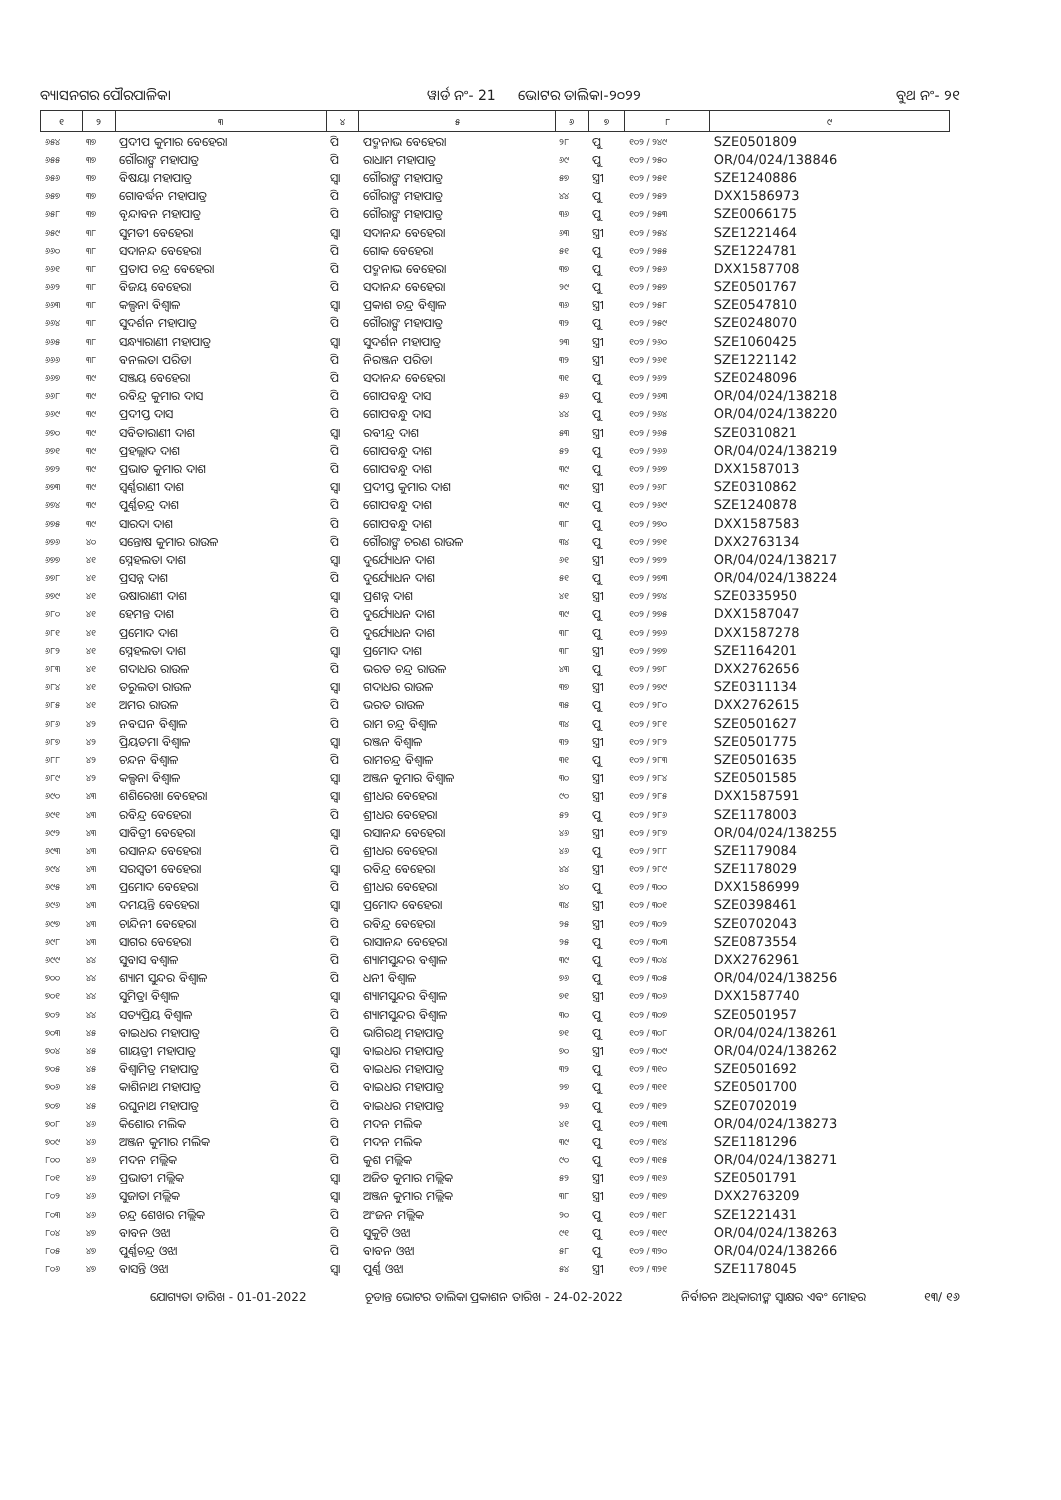ବ୍ୟାସନଗର ପୌରପାଳିକା ୱାର୍ଡ ନଂ- 21 ଭୋଟର ତାଲିକା-୨୦୨୨ ବୁଥ ନଂ- ୨୧
| ୧ | ୨ | ୩ | ୪ | ୫ | ୬ | ୭ | ୮ | ୯ |
| --- | --- | --- | --- | --- | --- | --- | --- | --- |
| ୬୫୪ | ୩୭ | ପ୍ରଦୀପ କୁମାର ବେହେରା | ପି | ପଦ୍ମନାଭ ବେହେରା | ୨୮ | ପୁ | ୧୦୨ / ୨୪୯ | SZE0501809 |
| ୬୫୫ | ୩୭ | ଗୌରାଙ୍ଗ ମହାପାତ୍ର | ପି | ରାଧାମ ମହାପାତ୍ର | ୬୯ | ପୁ | ୧୦୨ / ୨୫୦ | OR/04/024/138846 |
| ୬୫୬ | ୩୭ | ବିଷୟା ମହାପାତ୍ର | ସ୍ୱା | ଗୌରାଙ୍ଗ ମହାପାତ୍ର | ୫୭ | ସ୍ତ୍ରୀ | ୧୦୨ / ୨୫୧ | SZE1240886 |
| ୬୫୭ | ୩୭ | ଗୋବର୍ଦ୍ଧନ ମହାପାତ୍ର | ପି | ଗୌରାଙ୍ଗ ମହାପାତ୍ର | ୪୪ | ପୁ | ୧୦୨ / ୨୫୨ | DXX1586973 |
| ୬୫୮ | ୩୭ | ବୃନ୍ଦାବନ ମହାପାତ୍ର | ପି | ଗୌରାଙ୍ଗ ମହାପାତ୍ର | ୩୬ | ପୁ | ୧୦୨ / ୨୫୩ | SZE0066175 |
| ୬୫୯ | ୩୮ | ସୁମତୀ ବେହେରା | ସ୍ୱା | ସଦାନନ୍ଦ ବେହେରା | ୬୩ | ସ୍ତ୍ରୀ | ୧୦୨ / ୨୫୪ | SZE1221464 |
| ୬୬୦ | ୩୮ | ସଦାନନ୍ଦ ବେହେରା | ପି | ଗୋକ ବେହେରା | ୫୧ | ପୁ | ୧୦୨ / ୨୫୫ | SZE1224781 |
| ୬୬୧ | ୩୮ | ପ୍ରତାପ ଚନ୍ଦ୍ର ବେହେରା | ପି | ପଦ୍ମନାଭ ବେହେରା | ୩୭ | ପୁ | ୧୦୨ / ୨୫୬ | DXX1587708 |
| ୬୬୨ | ୩୮ | ବିଜୟ ବେହେରା | ପି | ସଦାନନ୍ଦ ବେହେରା | ୨୯ | ପୁ | ୧୦୨ / ୨୫୭ | SZE0501767 |
| ୬୬୩ | ୩୮ | କଲ୍ପନା ବିଶ୍ୱାଳ | ସ୍ୱା | ପ୍ରକାଶ ଚନ୍ଦ୍ର ବିଶ୍ୱାଳ | ୩୬ | ସ୍ତ୍ରୀ | ୧୦୨ / ୨୫୮ | SZE0547810 |
| ୬୬୪ | ୩୮ | ସୁଦର୍ଶନ ମହାପାତ୍ର | ପି | ଗୌରାଙ୍ଗ ମହାପାତ୍ର | ୩୨ | ପୁ | ୧୦୨ / ୨୫୯ | SZE0248070 |
| ୬୬୫ | ୩୮ | ସନ୍ଧ୍ୟାରାଣୀ ମହାପାତ୍ର | ସ୍ୱା | ସୁଦର୍ଶନ ମହାପାତ୍ର | ୨୩ | ସ୍ତ୍ରୀ | ୧୦୨ / ୨୬୦ | SZE1060425 |
| ୬୬୬ | ୩୮ | ବନଲତା ପରିଡା | ପି | ନିରଞ୍ଜନ ପରିଡା | ୩୨ | ସ୍ତ୍ରୀ | ୧୦୨ / ୨୬୧ | SZE1221142 |
| ୬୬୭ | ୩୯ | ସଞ୍ଜୟ ବେହେରା | ପି | ସଦାନନ୍ଦ ବେହେରା | ୩୧ | ପୁ | ୧୦୨ / ୨୬୨ | SZE0248096 |
| ୬୬୮ | ୩୯ | ରବିନ୍ଦ୍ର କୁମାର ଦାସ | ପି | ଗୋପବନ୍ଧୁ ଦାସ | ୫୬ | ପୁ | ୧୦୨ / ୨୬୩ | OR/04/024/138218 |
| ୬୬୯ | ୩୯ | ପ୍ରଦୀପ୍ତ ଦାସ | ପି | ଗୋପବନ୍ଧୁ ଦାସ | ୪୪ | ପୁ | ୧୦୨ / ୨୬୪ | OR/04/024/138220 |
| ୬୭୦ | ୩୯ | ସବିତାରାଣୀ ଦାଶ | ସ୍ୱା | ରବୀନ୍ଦ୍ର ଦାଶ | ୫୩ | ସ୍ତ୍ରୀ | ୧୦୨ / ୨୬୫ | SZE0310821 |
| ୬୭୧ | ୩୯ | ପ୍ରହଲ୍ଲାଦ ଦାଶ | ପି | ଗୋପବନ୍ଧୁ ଦାଶ | ୫୨ | ପୁ | ୧୦୨ / ୨୬୬ | OR/04/024/138219 |
| ୬୭୨ | ୩୯ | ପ୍ରଭାତ କୁମାର ଦାଶ | ପି | ଗୋପବନ୍ଧୁ ଦାଶ | ୩୯ | ପୁ | ୧୦୨ / ୨୬୭ | DXX1587013 |
| ୬୭୩ | ୩୯ | ସ୍ୱର୍ଣ୍ଣରାଣୀ ଦାଶ | ସ୍ୱା | ପ୍ରଦୀପ୍ତ କୁମାର ଦାଶ | ୩୯ | ସ୍ତ୍ରୀ | ୧୦୨ / ୨୬୮ | SZE0310862 |
| ୬୭୪ | ୩୯ | ପୁର୍ଣ୍ଣଚନ୍ଦ୍ର ଦାଶ | ପି | ଗୋପବନ୍ଧୁ ଦାଶ | ୩୯ | ପୁ | ୧୦୨ / ୨୬୯ | SZE1240878 |
| ୬୭୫ | ୩୯ | ସାରଦା ଦାଶ | ପି | ଗୋପବନ୍ଧୁ ଦାଶ | ୩୮ | ପୁ | ୧୦୨ / ୨୭୦ | DXX1587583 |
| ୬୭୬ | ୪୦ | ସନ୍ତୋଷ କୁମାର ରାଉଳ | ପି | ଗୌରାଙ୍ଗ ଚରଣ ରାଉଳ | ୩୪ | ପୁ | ୧୦୨ / ୨୭୧ | DXX2763134 |
| ୬୭୭ | ୪୧ | ସ୍ନେହଲତା ଦାଶ | ସ୍ୱା | ଦୁର୍ଯ୍ୟୋଧନ ଦାଶ | ୬୧ | ସ୍ତ୍ରୀ | ୧୦୨ / ୨୭୨ | OR/04/024/138217 |
| ୬୭୮ | ୪୧ | ପ୍ରସନ୍ନ ଦାଶ | ପି | ଦୁର୍ଯ୍ୟୋଧନ ଦାଶ | ୫୧ | ପୁ | ୧୦୨ / ୨୭୩ | OR/04/024/138224 |
| ୬୭୯ | ୪୧ | ଉଷାରାଣୀ ଦାଶ | ସ୍ୱା | ପ୍ରଶନ୍ନ ଦାଶ | ୪୧ | ସ୍ତ୍ରୀ | ୧୦୨ / ୨୭୪ | SZE0335950 |
| ୬୮୦ | ୪୧ | ହେମନ୍ତ ଦାଶ | ପି | ଦୁର୍ଯ୍ୟୋଧନ ଦାଶ | ୩୯ | ପୁ | ୧୦୨ / ୨୭୫ | DXX1587047 |
| ୬୮୧ | ୪୧ | ପ୍ରମୋଦ ଦାଶ | ପି | ଦୁର୍ଯ୍ୟୋଧନ ଦାଶ | ୩୮ | ପୁ | ୧୦୨ / ୨୭୬ | DXX1587278 |
| ୬୮୨ | ୪୧ | ସ୍ନେହଲତା ଦାଶ | ସ୍ୱା | ପ୍ରମୋଦ ଦାଶ | ୩୮ | ସ୍ତ୍ରୀ | ୧୦୨ / ୨୭୭ | SZE1164201 |
| ୬୮୩ | ୪୧ | ଗଦାଧର ରାଉଳ | ପି | ଭରତ ଚନ୍ଦ୍ର ରାଉଳ | ୪୩ | ପୁ | ୧୦୨ / ୨୭୮ | DXX2762656 |
| ୬୮୪ | ୪୧ | ତରୁଲତା ରାଉଳ | ସ୍ୱା | ଗଦାଧର ରାଉଳ | ୩୭ | ସ୍ତ୍ରୀ | ୧୦୨ / ୨୭୯ | SZE0311134 |
| ୬୮୫ | ୪୧ | ଅମର ରାଉଳ | ପି | ଭରତ ରାଉଳ | ୩୫ | ପୁ | ୧୦୨ / ୨୮୦ | DXX2762615 |
| ୬୮୬ | ୪୨ | ନବଘନ ବିଶ୍ୱାଳ | ପି | ରାମ ଚନ୍ଦ୍ର ବିଶ୍ୱାଳ | ୩୪ | ପୁ | ୧୦୨ / ୨୮୧ | SZE0501627 |
| ୬୮୭ | ୪୨ | ପ୍ରିୟତମା ବିଶ୍ୱାଳ | ସ୍ୱା | ରଞ୍ଜନ ବିଶ୍ୱାଳ | ୩୨ | ସ୍ତ୍ରୀ | ୧୦୨ / ୨୮୨ | SZE0501775 |
| ୬୮୮ | ୪୨ | ଚନ୍ଦନ ବିଶ୍ୱାଳ | ପି | ରାମଚନ୍ଦ୍ର ବିଶ୍ୱାଳ | ୩୧ | ପୁ | ୧୦୨ / ୨୮୩ | SZE0501635 |
| ୬୮୯ | ୪୨ | କଲ୍ପନା ବିଶ୍ୱାଳ | ସ୍ୱା | ଅଞ୍ଜନ କୁମାର ବିଶ୍ୱାଳ | ୩୦ | ସ୍ତ୍ରୀ | ୧୦୨ / ୨୮୪ | SZE0501585 |
| ୬୯୦ | ୪୩ | ଶଶିରେଖା ବେହେରା | ସ୍ୱା | ଶ୍ରୀଧର ବେହେରା | ୯୦ | ସ୍ତ୍ରୀ | ୧୦୨ / ୨୮୫ | DXX1587591 |
| ୬୯୧ | ୪୩ | ରବିନ୍ଦ୍ର ବେହେରା | ପି | ଶ୍ରୀଧର ବେହେରା | ୫୨ | ପୁ | ୧୦୨ / ୨୮୬ | SZE1178003 |
| ୬୯୨ | ୪୩ | ସାବିତ୍ରୀ ବେହେରା | ସ୍ୱା | ରସାନନ୍ଦ ବେହେରା | ୪୬ | ସ୍ତ୍ରୀ | ୧୦୨ / ୨୮୭ | OR/04/024/138255 |
| ୬୯୩ | ୪୩ | ରସାନନ୍ଦ ବେହେରା | ପି | ଶ୍ରୀଧର ବେହେରା | ୪୬ | ପୁ | ୧୦୨ / ୨୮୮ | SZE1179084 |
| ୬୯୪ | ୪୩ | ସରସ୍ୱତୀ ବେହେରା | ସ୍ୱା | ରବିନ୍ଦ୍ର ବେହେରା | ୪୪ | ସ୍ତ୍ରୀ | ୧୦୨ / ୨୮୯ | SZE1178029 |
| ୬୯୫ | ୪୩ | ପ୍ରମୋଦ ବେହେରା | ପି | ଶ୍ରୀଧର ବେହେରା | ୪୦ | ପୁ | ୧୦୨ / ୩୦୦ | DXX1586999 |
| ୬୯୬ | ୪୩ | ଦମୟନ୍ତି ବେହେରା | ସ୍ୱା | ପ୍ରମୋଦ ବେହେରା | ୩୪ | ସ୍ତ୍ରୀ | ୧୦୨ / ୩୦୧ | SZE0398461 |
| ୬୯୭ | ୪୩ | ଚାନ୍ଦିନୀ ବେହେରା | ପି | ରବିନ୍ଦ୍ର ବେହେରା | ୨୫ | ସ୍ତ୍ରୀ | ୧୦୨ / ୩୦୨ | SZE0702043 |
| ୬୯୮ | ୪୩ | ସାଗର ବେହେରା | ପି | ରାସାନନ୍ଦ ବେହେରା | ୨୫ | ପୁ | ୧୦୨ / ୩୦୩ | SZE0873554 |
| ୬୯୯ | ୪୪ | ସୁବାସ ବଶ୍ୱାଳ | ପି | ଶ୍ୟାମସୁନ୍ଦର ବଶ୍ୱାଳ | ୩୯ | ପୁ | ୧୦୨ / ୩୦୪ | DXX2762961 |
| ୭୦୦ | ୪୪ | ଶ୍ୟାମ ସୁନ୍ଦର ବିଶ୍ୱାଳ | ପି | ଧନୀ ବିଶ୍ୱାଳ | ୭୬ | ପୁ | ୧୦୨ / ୩୦୫ | OR/04/024/138256 |
| ୭୦୧ | ୪୪ | ସୁମିତ୍ରା ବିଶ୍ୱାଳ | ସ୍ୱା | ଶ୍ୟାମସୁନ୍ଦର ବିଶ୍ୱାଳ | ୭୧ | ସ୍ତ୍ରୀ | ୧୦୨ / ୩୦୬ | DXX1587740 |
| ୭୦୨ | ୪୪ | ସତ୍ୟପ୍ରିୟ ବିଶ୍ୱାଳ | ପି | ଶ୍ୟାମସୁନ୍ଦର ବିଶ୍ୱାଳ | ୩୦ | ପୁ | ୧୦୨ / ୩୦୭ | SZE0501957 |
| ୭୦୩ | ୪୫ | ବାଇଧର ମହାପାତ୍ର | ପି | ଭାଗିରଥି ମହାପାତ୍ର | ୭୧ | ପୁ | ୧୦୨ / ୩୦୮ | OR/04/024/138261 |
| ୭୦୪ | ୪୫ | ଗାୟତ୍ରୀ ମହାପାତ୍ର | ସ୍ୱା | ବାଇଧର ମହାପାତ୍ର | ୭୦ | ସ୍ତ୍ରୀ | ୧୦୨ / ୩୦୯ | OR/04/024/138262 |
| ୭୦୫ | ୪୫ | ବିଶ୍ୱାମିତ୍ର ମହାପାତ୍ର | ପି | ବାଇଧର ମହାପାତ୍ର | ୩୨ | ପୁ | ୧୦୨ / ୩୧୦ | SZE0501692 |
| ୭୦୬ | ୪୫ | କାଶିନାଥ ମହାପାତ୍ର | ପି | ବାଇଧର ମହାପାତ୍ର | ୨୭ | ପୁ | ୧୦୨ / ୩୧୧ | SZE0501700 |
| ୭୦୭ | ୪୫ | ରଘୁନାଥ ମହାପାତ୍ର | ପି | ବାଇଧର ମହାପାତ୍ର | ୨୬ | ପୁ | ୧୦୨ / ୩୧୨ | SZE0702019 |
| ୭୦୮ | ୪୬ | କିଶୋର ମଲିକ | ପି | ମଦନ ମଲିକ | ୪୧ | ପୁ | ୧୦୨ / ୩୧୩ | OR/04/024/138273 |
| ୭୦୯ | ୪୬ | ଅଞ୍ଜନ କୁମାର ମଲିକ | ପି | ମଦନ ମଲିକ | ୩୯ | ପୁ | ୧୦୨ / ୩୧୪ | SZE1181296 |
| ୮୦୦ | ୪୬ | ମଦନ ମଲ୍ଲିକ | ପି | କୁଶ ମଲ୍ଲିକ | ୯୦ | ପୁ | ୧୦୨ / ୩୧୫ | OR/04/024/138271 |
| ୮୦୧ | ୪୬ | ପ୍ରଭାତୀ ମଲ୍ଲିକ | ସ୍ୱା | ଅଜିତ କୁମାର ମଲ୍ଲିକ | ୫୨ | ସ୍ତ୍ରୀ | ୧୦୨ / ୩୧୬ | SZE0501791 |
| ୮୦୨ | ୪୬ | ସୁଜାତା ମଲ୍ଲିକ | ସ୍ୱା | ଅଞ୍ଜନ କୁମାର ମଲ୍ଲିକ | ୩୮ | ସ୍ତ୍ରୀ | ୧୦୨ / ୩୧୭ | DXX2763209 |
| ୮୦୩ | ୪୬ | ଚନ୍ଦ୍ର ଶେଖର ମଲ୍ଲିକ | ପି | ଅଂଜନ ମଲ୍ଲିକ | ୨୦ | ପୁ | ୧୦୨ / ୩୧୮ | SZE1221431 |
| ୮୦୪ | ୪୭ | ବାବନ ଓଝା | ପି | ସୁକୁଟି ଓଝା | ୯୧ | ପୁ | ୧୦୨ / ୩୧୯ | OR/04/024/138263 |
| ୮୦୫ | ୪୭ | ପୁର୍ଣ୍ଣଚନ୍ଦ୍ର ଓଝା | ପି | ବାବନ ଓଝା | ୫୮ | ପୁ | ୧୦୨ / ୩୨୦ | OR/04/024/138266 |
| ୮୦୬ | ୪୭ | ବାସନ୍ତି ଓଝା | ସ୍ୱା | ପୁର୍ଣ୍ଣ ଓଝା | ୫୪ | ସ୍ତ୍ରୀ | ୧୦୨ / ୩୨୧ | SZE1178045 |
ଯୋଗ୍ୟତା ତାରିଖ - 01-01-2022 ଚୂଡାନ୍ତ ଭୋଟର ତାଲିକା ପ୍ରକାଶନ ତାରିଖ - 24-02-2022 ନିର୍ବାଚନ ଅଧିକାରୀଙ୍କ ସ୍ୱାକ୍ଷର ଏବଂ ମୋହର ୧୩/ ୧୬